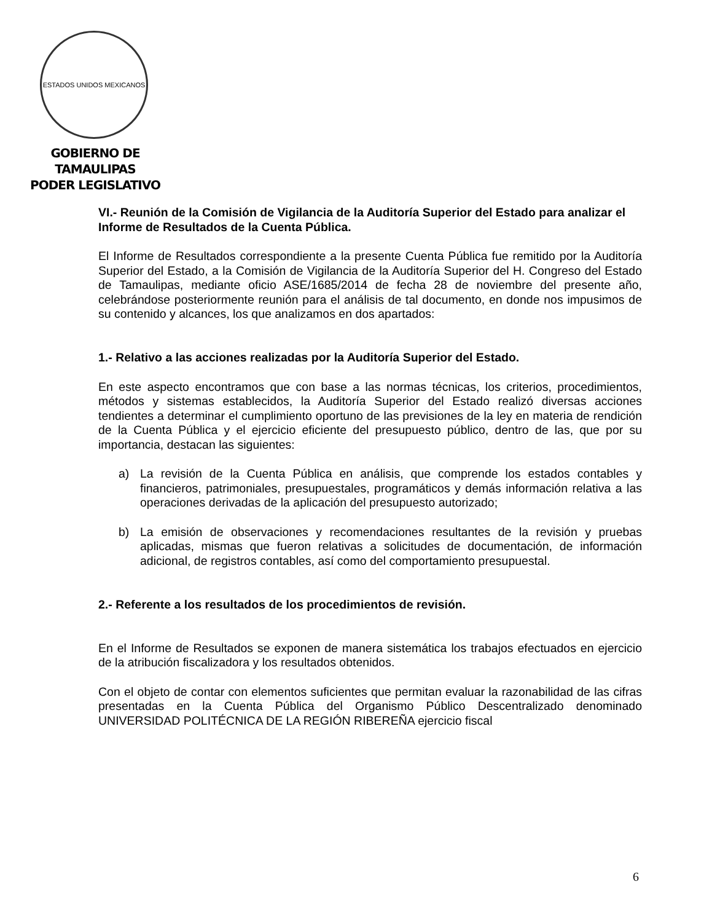ESTADOS UNIDOS MEXICANOS
GOBIERNO DE TAMAULIPAS
PODER LEGISLATIVO
VI.- Reunión de la Comisión de Vigilancia de la Auditoría Superior del Estado para analizar el Informe de Resultados de la Cuenta Pública.
El Informe de Resultados correspondiente a la presente Cuenta Pública fue remitido por la Auditoría Superior del Estado, a la Comisión de Vigilancia de la Auditoría Superior del H. Congreso del Estado de Tamaulipas, mediante oficio ASE/1685/2014 de fecha 28 de noviembre del presente año, celebrándose posteriormente reunión para el análisis de tal documento, en donde nos impusimos de su contenido y alcances, los que analizamos en dos apartados:
1.- Relativo a las acciones realizadas por la Auditoría Superior del Estado.
En este aspecto encontramos que con base a las normas técnicas, los criterios, procedimientos, métodos y sistemas establecidos, la Auditoría Superior del Estado realizó diversas acciones tendientes a determinar el cumplimiento oportuno de las previsiones de la ley en materia de rendición de la Cuenta Pública y el ejercicio eficiente del presupuesto público, dentro de las, que por su importancia, destacan las siguientes:
a) La revisión de la Cuenta Pública en análisis, que comprende los estados contables y financieros, patrimoniales, presupuestales, programáticos y demás información relativa a las operaciones derivadas de la aplicación del presupuesto autorizado;
b) La emisión de observaciones y recomendaciones resultantes de la revisión y pruebas aplicadas, mismas que fueron relativas a solicitudes de documentación, de información adicional, de registros contables, así como del comportamiento presupuestal.
2.- Referente a los resultados de los procedimientos de revisión.
En el Informe de Resultados se exponen de manera sistemática los trabajos efectuados en ejercicio de la atribución fiscalizadora y los resultados obtenidos.
Con el objeto de contar con elementos suficientes que permitan evaluar la razonabilidad de las cifras presentadas en la Cuenta Pública del Organismo Público Descentralizado denominado UNIVERSIDAD POLITÉCNICA DE LA REGIÓN RIBEREÑA ejercicio fiscal
6